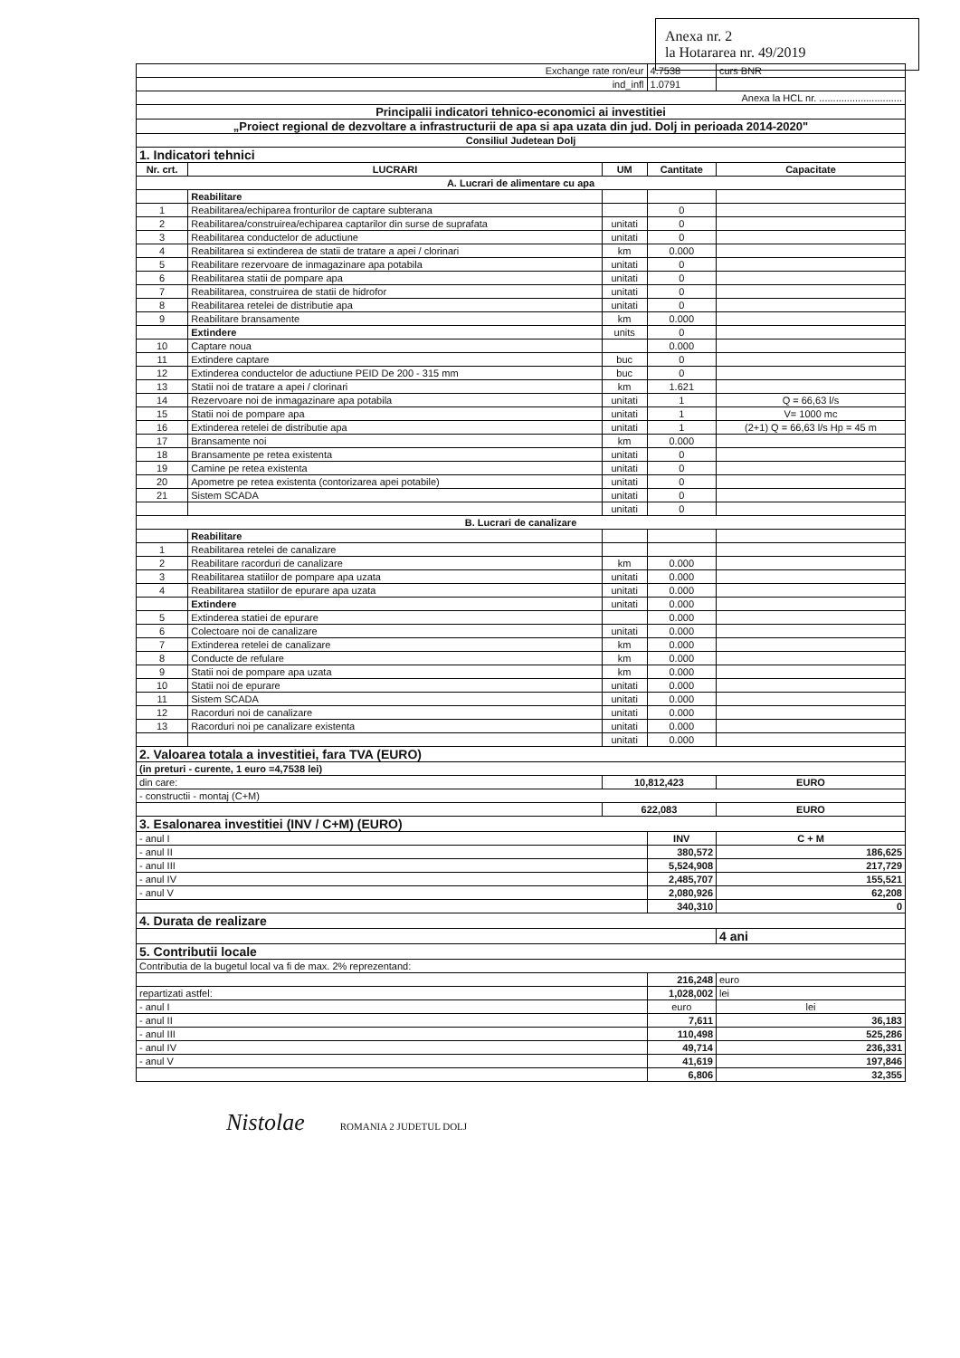Anexa nr. 2
la Hotararea nr. 49/2019
| Exchange rate ron/eur | | | 4.7538 | curs BNR |
| ind_infl | | | 1.0791 | |
| Anexa la HCL nr. .............................. | | | | |
| Principalii indicatori tehnico-economici ai investitiei | | | | |
| „Proiect regional de dezvoltare a infrastructurii de apa si apa uzata din jud. Dolj in perioada 2014-2020" | | | | |
| Consiliul Judetean Dolj | | | | |
| 1. Indicatori tehnici | | | | |
| Nr. crt. | LUCRARI | UM | Cantitate | Capacitate |
| A. Lucrari de alimentare cu apa | | | | |
| | Reabilitare | | | |
| 1 | Reabilitarea/echiparea fronturilor de captare subterana | | 0 | |
| 2 | Reabilitarea/construirea/echiparea captarilor din surse de suprafata | unitati | 0 | |
| 3 | Reabilitarea conductelor de aductiune | unitati | 0 | |
| 4 | Reabilitarea si extinderea de statii de tratare a apei / clorinari | km | 0.000 | |
| 5 | Reabilitare rezervoare de inmagazinare apa potabila | unitati | 0 | |
| 6 | Reabilitarea statii de pompare apa | unitati | 0 | |
| 7 | Reabilitarea, construirea de statii de hidrofor | unitati | 0 | |
| 8 | Reabilitarea retelei de distributie apa | unitati | 0 | |
| 9 | Reabilitare bransamente | km | 0.000 | |
| | Extindere | units | 0 | |
| 10 | Captare noua | | 0.000 | |
| 11 | Extindere captare | buc | 0 | |
| 12 | Extinderea conductelor de aductiune PEID De 200 - 315 mm | buc | 0 | |
| 13 | Statii noi de tratare a apei / clorinari | km | 1.621 | |
| 14 | Rezervoare noi de inmagazinare apa potabila | unitati | 1 | Q = 66,63 l/s |
| 15 | Statii noi de pompare apa | unitati | 1 | V= 1000 mc |
| 16 | Extinderea retelei de distributie apa | unitati | 1 | (2+1) Q = 66,63 l/s Hp = 45 m |
| 17 | Bransamente noi | km | 0.000 | |
| 18 | Bransamente pe retea existenta | unitati | 0 | |
| 19 | Camine pe retea existenta | unitati | 0 | |
| 20 | Apometre pe retea existenta (contorizarea apei potabile) | unitati | 0 | |
| 21 | Sistem SCADA | unitati | 0 | |
| | | unitati | 0 | |
| B. Lucrari de canalizare | | | | |
| | Reabilitare | | | |
| 1 | Reabilitarea retelei de canalizare | | | |
| 2 | Reabilitare racorduri de canalizare | km | 0.000 | |
| 3 | Reabilitarea statiilor de pompare apa uzata | unitati | 0.000 | |
| 4 | Reabilitarea statiilor de epurare apa uzata | unitati | 0.000 | |
| | Extindere | unitati | 0.000 | |
| 5 | Extinderea statiei de epurare | | 0.000 | |
| 6 | Colectoare noi de canalizare | unitati | 0.000 | |
| 7 | Extinderea retelei de canalizare | km | 0.000 | |
| 8 | Conducte de refulare | km | 0.000 | |
| 9 | Statii noi de pompare apa uzata | km | 0.000 | |
| 10 | Statii noi de epurare | unitati | 0.000 | |
| 11 | Sistem SCADA | unitati | 0.000 | |
| 12 | Racorduri noi de canalizare | unitati | 0.000 | |
| 13 | Racorduri noi pe canalizare existenta | unitati | 0.000 | |
| | | unitati | 0.000 | |
| 2. Valoarea totala a investitiei, fara TVA (EURO) | | | | |
| (in preturi - curente, 1 euro =4,7538 lei) | | | | |
| din care: | | 10,812,423 | | EURO |
| - constructii - montaj (C+M) | | | | |
| | | 622,083 | | EURO |
| 3. Esalonarea investitiei (INV / C+M) (EURO) | | | | |
| - anul I | | | INV | C + M |
| - anul II | | | 380,572 | 186,625 |
| - anul III | | | 5,524,908 | 217,729 |
| - anul IV | | | 2,485,707 | 155,521 |
| - anul V | | | 2,080,926 | 62,208 |
| | | | 340,310 | 0 |
| 4. Durata de realizare | | | | |
| | | | | 4 ani |
| 5. Contributii locale | | | | |
| Contributia de la bugetul local va fi de max. 2% reprezentand: | | | | |
| | | | 216,248 | euro |
| repartizati astfel: | | | 1,028,002 | lei |
| - anul I | | | euro | lei |
| - anul II | | | 7,611 | 36,183 |
| - anul III | | | 110,498 | 525,286 |
| - anul IV | | | 49,714 | 236,331 |
| - anul V | | | 41,619 | 197,846 |
| | | | 6,806 | 32,355 |
Nistolae ROMANIA 2 JUDETUL DOLJ